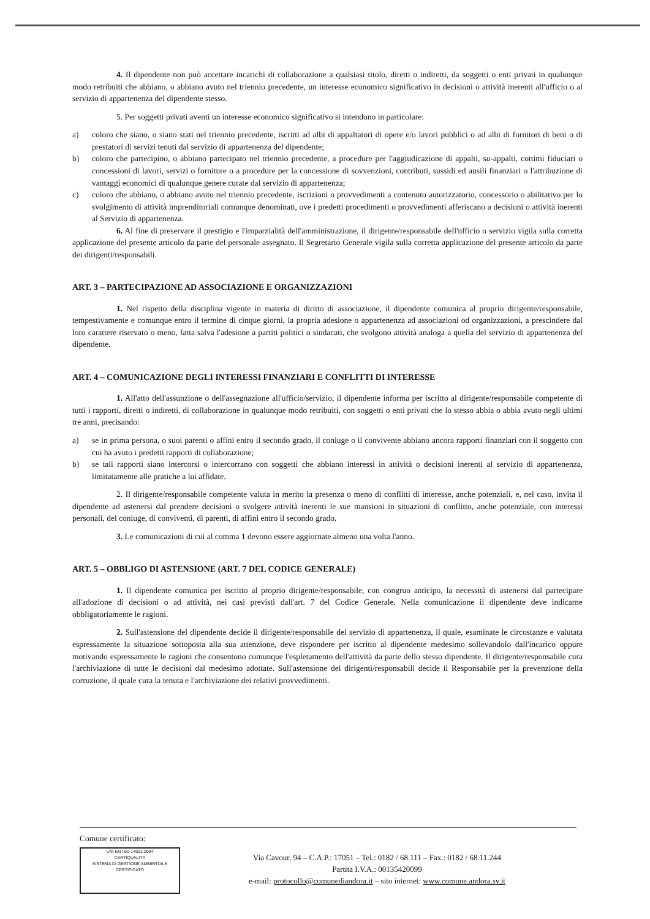4. Il dipendente non può accettare incarichi di collaborazione a qualsiasi titolo, diretti o indiretti, da soggetti o enti privati in qualunque modo retribuiti che abbiano, o abbiano avuto nel triennio precedente, un interesse economico significativo in decisioni o attività inerenti all'ufficio o al servizio di appartenenza del dipendente stesso.
5. Per soggetti privati aventi un interesse economico significativo si intendono in particolare:
a) coloro che siano, o siano stati nel triennio precedente, iscritti ad albi di appaltatori di opere e/o lavori pubblici o ad albi di fornitori di beni o di prestatori di servizi tenuti dal servizio di appartenenza del dipendente;
b) coloro che partecipino, o abbiano partecipato nel triennio precedente, a procedure per l'aggiudicazione di appalti, su-appalti, cottimi fiduciari o concessioni di lavori, servizi o forniture o a procedure per la concessione di sovvenzioni, contributi, sussidi ed ausili finanziari o l'attribuzione di vantaggi economici di qualunque genere curate dal servizio di appartenenza;
c) coloro che abbiano, o abbiano avuto nel triennio precedente, iscrizioni o provvedimenti a contenuto autorizzatorio, concessorio o abilitativo per lo svolgimento di attività imprenditoriali comunque denominati, ove i predetti procedimenti o provvedimenti afferiscano a decisioni o attività inerenti al Servizio di appartenenza.
6. Al fine di preservare il prestigio e l'imparzialità dell'amministrazione, il dirigente/responsabile dell'ufficio o servizio vigila sulla corretta applicazione del presente articolo da parte del personale assegnato. Il Segretario Generale vigila sulla corretta applicazione del presente articolo da parte dei dirigenti/responsabili.
ART. 3 – PARTECIPAZIONE AD ASSOCIAZIONE E ORGANIZZAZIONI
1. Nel rispetto della disciplina vigente in materia di diritto di associazione, il dipendente comunica al proprio dirigente/responsabile, tempestivamente e comunque entro il termine di cinque giorni, la propria adesione o appartenenza ad associazioni od organizzazioni, a prescindere dal loro carattere riservato o meno, fatta salva l'adesione a partiti politici o sindacati, che svolgono attività analoga a quella del servizio di appartenenza del dipendente.
ART. 4 – COMUNICAZIONE DEGLI INTERESSI FINANZIARI E CONFLITTI DI INTERESSE
1. All'atto dell'assunzione o dell'assegnazione all'ufficio/servizio, il dipendente informa per iscritto al dirigente/responsabile competente di tutti i rapporti, diretti o indiretti, di collaborazione in qualunque modo retribuiti, con soggetti o enti privati che lo stesso abbia o abbia avuto negli ultimi tre anni, precisando:
a) se in prima persona, o suoi parenti o affini entro il secondo grado, il coniuge o il convivente abbiano ancora rapporti finanziari con il soggetto con cui ha avuto i predetti rapporti di collaborazione;
b) se tali rapporti siano intercorsi o intercorrano con soggetti che abbiano interessi in attività o decisioni inerenti al servizio di appartenenza, limitatamente alle pratiche a lui affidate.
2. Il dirigente/responsabile competente valuta in merito la presenza o meno di conflitti di interesse, anche potenziali, e, nel caso, invita il dipendente ad astenersi dal prendere decisioni o svolgere attività inerenti le sue mansioni in situazioni di conflitto, anche potenziale, con interessi personali, del coniuge, di conviventi, di parenti, di affini entro il secondo grado.
3. Le comunicazioni di cui al comma 1 devono essere aggiornate almeno una volta l'anno.
ART. 5 – OBBLIGO DI ASTENSIONE (ART. 7 DEL CODICE GENERALE)
1. Il dipendente comunica per iscritto al proprio dirigente/responsabile, con congruo anticipo, la necessità di astenersi dal partecipare all'adozione di decisioni o ad attività, nei casi previsti dall'art. 7 del Codice Generale. Nella comunicazione il dipendente deve indicarne obbligatoriamente le ragioni.
2. Sull'astensione del dipendente decide il dirigente/responsabile del servizio di appartenenza, il quale, esaminate le circostanze e valutata espressamente la situazione sottoposta alla sua attenzione, deve rispondere per iscritto al dipendente medesimo sollevandolo dall'incarico oppure motivando espressamente le ragioni che consentono comunque l'espletamento dell'attività da parte dello stesso dipendente. Il dirigente/responsabile cura l'archiviazione di tutte le decisioni dal medesimo adottate. Sull'astensione dei dirigenti/responsabili decide il Responsabile per la prevenzione della corruzione, il quale cura la tenuta e l'archiviazione dei relativi provvedimenti.
Comune certificato:
UNI EN ISO 14001:2004
CERTIQUALITY
SISTEMA DI GESTIONE AMBIENTALE CERTIFICATO
Via Cavour, 94 – C.A.P.: 17051 – Tel.: 0182 / 68.111 – Fax.: 0182 / 68.11.244
Partita I.V.A.: 00135420099
e-mail: protocollo@comunediandora.it – sito internet: www.comune.andora.sv.it